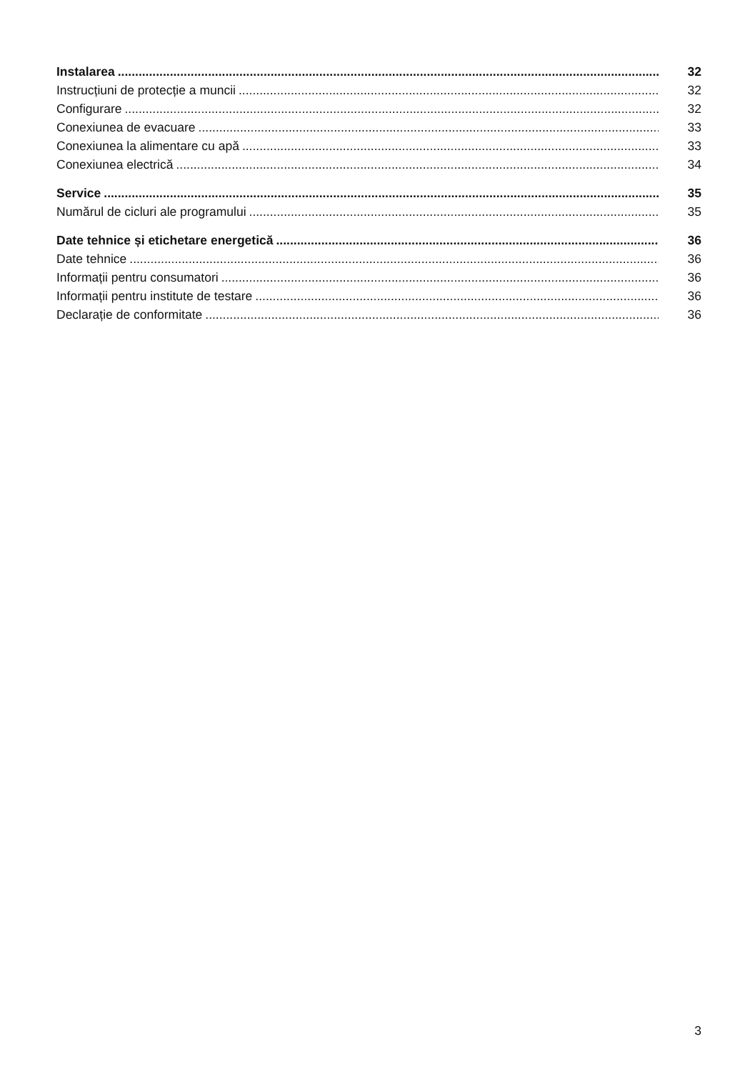Instalarea 32
Instrucțiuni de protecție a muncii 32
Configurare 32
Conexiunea de evacuare 33
Conexiunea la alimentare cu apă 33
Conexiunea electrică 34
Service 35
Numărul de cicluri ale programului 35
Date tehnice și etichetare energetică 36
Date tehnice 36
Informații pentru consumatori 36
Informații pentru institute de testare 36
Declarație de conformitate 36
3